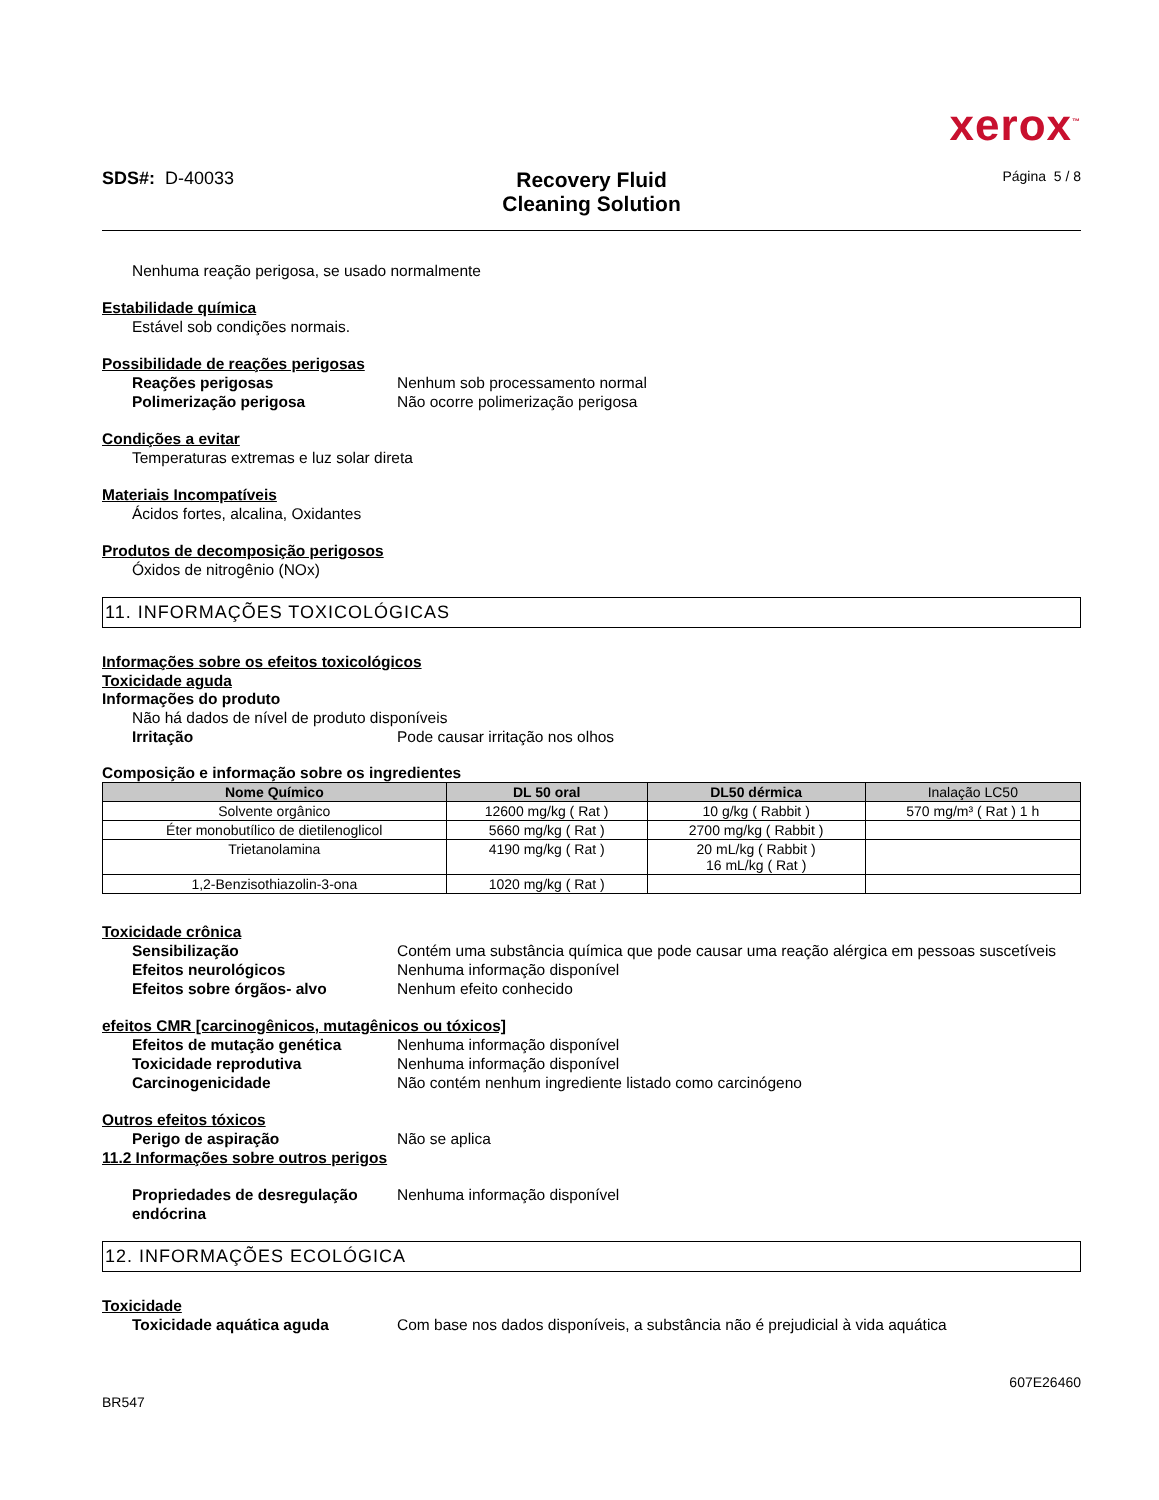xerox<sup>™</sup>
SDS#: D-40033
Recovery Fluid
Cleaning Solution
Página 5 / 8
Nenhuma reação perigosa, se usado normalmente
Estabilidade química
Estável sob condições normais.
Possibilidade de reações perigosas
Reações perigosas Nenhum sob processamento normal
Polimerização perigosa Não ocorre polimerização perigosa
Condições a evitar
Temperaturas extremas e luz solar direta
Materiais Incompatíveis
Ácidos fortes, alcalina, Oxidantes
Produtos de decomposição perigosos
Óxidos de nitrogênio (NOx)
11. INFORMAÇÕES TOXICOLÓGICAS
Informações sobre os efeitos toxicológicos
Toxicidade aguda
Informações do produto
Não há dados de nível de produto disponíveis
Irritação Pode causar irritação nos olhos
Composição e informação sobre os ingredientes
| Nome Químico | DL 50 oral | DL50 dérmica | Inalação LC50 |
| --- | --- | --- | --- |
| Solvente orgânico | 12600 mg/kg ( Rat ) | 10 g/kg ( Rabbit ) | 570 mg/m³ ( Rat ) 1 h |
| Éter monobutílico de dietilenoglicol | 5660 mg/kg ( Rat ) | 2700 mg/kg ( Rabbit ) | |
| Trietanolamina | 4190 mg/kg ( Rat ) | 20 mL/kg ( Rabbit ) 16 mL/kg ( Rat ) | |
| 1,2-Benzisothiazolin-3-ona | 1020 mg/kg ( Rat ) | | |
Toxicidade crônica
Sensibilização Contém uma substância química que pode causar uma reação alérgica em pessoas suscetíveis
Efeitos neurológicos Nenhuma informação disponível
Efeitos sobre órgãos- alvo Nenhum efeito conhecido
efeitos CMR [carcinogênicos, mutagênicos ou tóxicos]
Efeitos de mutação genética Nenhuma informação disponível
Toxicidade reprodutiva Nenhuma informação disponível
Carcinogenicidade Não contém nenhum ingrediente listado como carcinógeno
Outros efeitos tóxicos
Perigo de aspiração Não se aplica
11.2 Informações sobre outros perigos
Propriedades de desregulação endócrina Nenhuma informação disponível
12. INFORMAÇÕES ECOLÓGICA
Toxicidade
Toxicidade aquática aguda Com base nos dados disponíveis, a substância não é prejudicial à vida aquática
BR547 607E26460